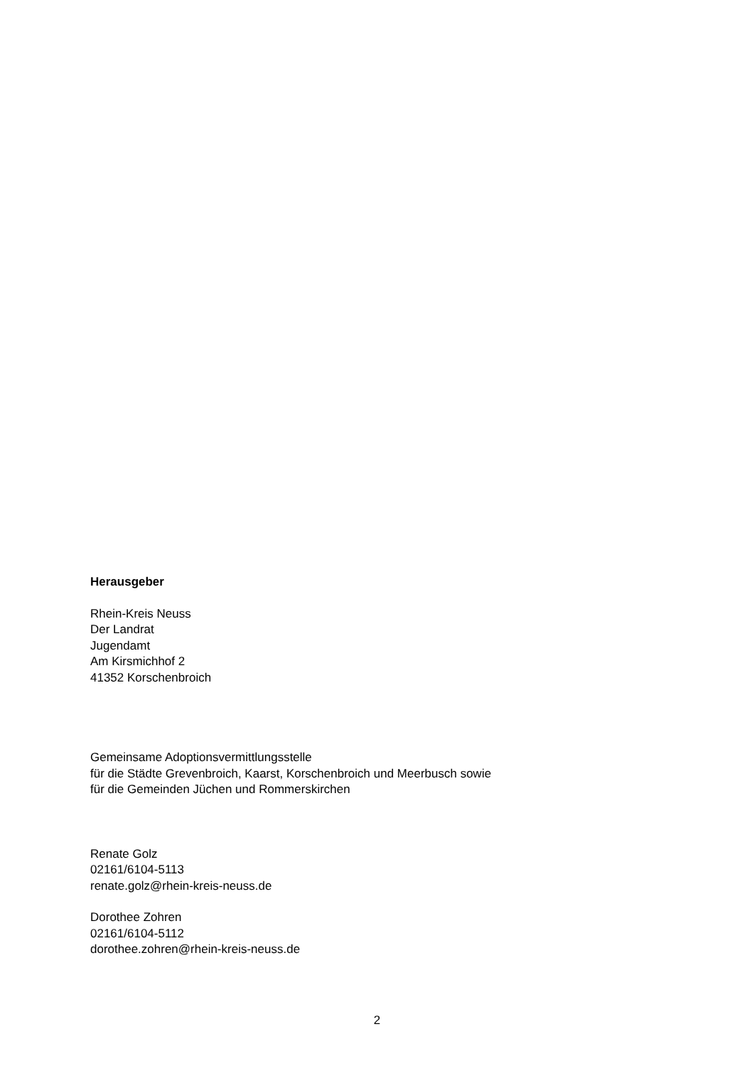Herausgeber
Rhein-Kreis Neuss
Der Landrat
Jugendamt
Am Kirsmichhof 2
41352 Korschenbroich
Gemeinsame Adoptionsvermittlungsstelle
für die Städte Grevenbroich, Kaarst, Korschenbroich und Meerbusch sowie
für die Gemeinden Jüchen und Rommerskirchen
Renate Golz
02161/6104-5113
renate.golz@rhein-kreis-neuss.de
Dorothee Zohren
02161/6104-5112
dorothee.zohren@rhein-kreis-neuss.de
2